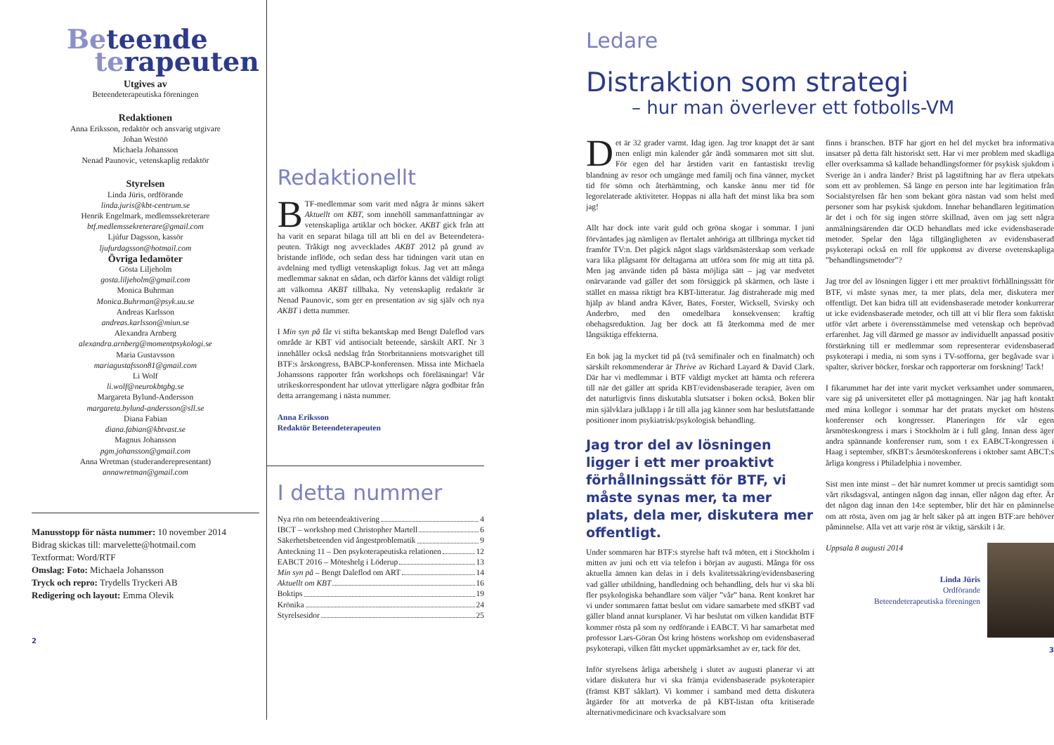Beteende
terapeuten
Utgives av
Beteendeterapeutiska föreningen
Redaktionen
Anna Eriksson, redaktör och ansvarig utgivare
Johan Westöö
Michaela Johansson
Nenad Paunovic, vetenskaplig redaktör
Styrelsen
Linda Jüris, ordförande
linda.juris@kbt-centrum.se
Henrik Engelmark, medlemssekreterare
btf.medlemssekreterare@gmail.com
Ljúfur Dagsson, kassör
ljufurdagsson@hotmail.com
Övriga ledamöter
Gösta Liljeholm
gosta.liljeholm@gmail.com
Monica Buhrman
Monica.Buhrman@psyk.uu.se
Andreas Karlsson
andreas.karlsson@miun.se
Alexandra Arnberg
alexandra.arnberg@momentpsykologi.se
Maria Gustavsson
mariagustafsson81@gmail.com
Li Wolf
li.wolf@neurokbtgbg.se
Margareta Bylund-Andersson
margareta.bylund-andersson@sll.se
Diana Fabian
diana.fabian@kbtvast.se
Magnus Johansson
pgm.johansson@gmail.com
Anna Wretman (studeranderepresentant)
annawretman@gmail.com
Manusstopp för nästa nummer: 10 november 2014
Bidrag skickas till: marvelette@hotmail.com
Textformat: Word/RTF
Omslag: Foto: Michaela Johansson
Tryck och repro: Trydells Tryckeri AB
Redigering och layout: Emma Olevik
2
Redaktionellt
BTF-medlemmar som varit med några år minns säkert Aktuellt om KBT, som innehöll sammanfattningar av vetenskapliga artiklar och böcker. AKBT gick från att ha varit en separat bilaga till att bli en del av Beteendetera­peuten. Tråkigt nog avvecklades AKBT 2012 på grund av bristande inflöde, och sedan dess har tidningen varit utan en avdelning med tydligt vetenskapligt fokus. Jag vet att många medlemmar saknat en sådan, och därför känns det väldigt roligt att välkomna AKBT tillbaka. Ny vetenskaplig redaktör är Nenad Paunovic, som ger en presentation av sig själv och nya AKBT i detta nummer.
I Min syn på får vi stifta bekantskap med Bengt Daleflod vars område är KBT vid antisocialt beteende, särskilt ART. Nr 3 innehåller också nedslag från Storbritanniens motsvarig­het till BTF:s årskongress, BABCP-konferensen. Missa inte Michaela Johanssons rapporter från workshops och före­läsningar! Vår utrikeskorrespondent har utlovat ytterligare några godbitar från detta arrangemang i nästa nummer.
Anna Eriksson
Redaktör Beteendeterapeuten
I detta nummer
Nya rön om beteendeaktivering 4
IBCT – workshop med Christopher Martell 6
Säkerhetsbeteenden vid ångestproblematik 9
Anteckning 11 – Den psykoterapeutiska relationen 12
EABCT 2016 – Möteshelg i Löderup 13
Min syn på – Bengt Daleflod om ART 14
Aktuellt om KBT 16
Boktips 19
Krönika 24
Styrelsesidor 25
Ledare
Distraktion som strategi
– hur man överlever ett fotbolls-VM
Det är 32 grader varmt. Idag igen. Jag tror knappt det är sant men enligt min kalender går ändå sommaren mot sitt slut. För egen del har årstiden varit en fan­tastiskt trevlig blandning av resor och umgänge med familj och fina vänner, mycket tid för sömn och återhämtning, och kanske ännu mer tid för legorelaterade aktiviteter. Hoppas ni alla haft det minst lika bra som jag!
Allt har dock inte varit guld och gröna skogar i sommar. I juni förväntades jag nämligen av flertalet anhöriga att till­bringa mycket tid framför TV:n. Det pågick något slags världsmästerskap som verkade vara lika plågsamt för delta­garna att utföra som för mig att titta på. Men jag använde tiden på bästa möjliga sätt – jag var medvetet onärvarande vad gäller det som försiggick på skärmen, och läste i stället en massa riktigt bra KBT-litteratur. Jag distraherade mig med hjälp av bland andra Kåver, Bates, Forster, Wicksell, Svirsky och Anderbro, med den omedelbara konsekvensen: kraftig obehagsreduktion. Jag ber dock att få återkomma med de mer långsiktiga effekterna.
En bok jag la mycket tid på (två semifinaler och en final­match) och särskilt rekommenderar är Thrive av Richard Layard & David Clark. Där har vi medlemmar i BTF väldigt mycket att hämta och referera till när det gäller att sprida KBT/evidensbaserade terapier, även om det naturligtvis finns disku­tabla slutsatser i boken också. Boken blir min självklara jul­klapp i år till alla jag känner som har beslutsfattande positioner inom psykiatrisk/psykologisk behandling.
Jag tror del av lösningen ligger i ett mer proaktivt förhållningssätt för BTF, vi måste synas mer, ta mer plats, dela mer, diskutera mer offentligt.
Under sommaren har BTF:s sty­relse haft två möten, ett i Stockholm i mitten av juni och ett via telefon i början av augusti. Många för oss aktuella ämnen kan delas in i dels kvalitetssäkring/evidensbasering vad gäller utbildning, handledning och behandling, dels hur vi ska bli fler psykologiska behandlare som väljer ”vår” bana. Rent konkret har vi under sommaren fattat beslut om vidare samarbete med sfKBT vad gäller bland annat kursplaner. Vi har beslutat om vilken kandidat BTF kommer rösta på som ny ordförande i EABCT. Vi har samarbetat med professor Lars-Göran Öst kring höstens workshop om evidensbaserad psykoterapi, vilken fått mycket uppmärksamhet av er, tack för det.
Inför styrelsens årliga arbetshelg i slutet av augusti planerar vi att vidare diskutera hur vi ska främja evidensbaserade psy­koterapier (främst KBT såklart). Vi kommer i samband med detta diskutera åtgärder för att motverka de på KBT-listan ofta kritiserade alternativmedicinare och kvacksalvare som
finns i branschen. BTF har gjort en hel del mycket bra infor­mativa insatser på detta fält historiskt sett. Har vi mer pro­blem med skadliga eller overksamma så kallade behandlings­former för psykisk sjukdom i Sverige än i andra länder? Brist på lagstiftning har av flera utpekats som ett av problemen. Så länge en person inte har legitimation från Socialstyrelsen får hen som bekant göra nästan vad som helst med personer som har psykisk sjukdom. Innehar behandlaren legitimation är det i och för sig ingen större skillnad, även om jag sett några anmälningsärenden där OCD behandlats med icke evidensbaserade metoder. Spelar den låga tillgängligheten av evidensbaserad psykoterapi också en roll för uppkomst av diverse ovetenskapliga ”behandlingsmetoder”?
Jag tror del av lösningen ligger i ett mer proaktivt förhåll­ningssätt för BTF, vi måste synas mer, ta mer plats, dela mer, diskutera mer offentligt. Det kan bidra till att evidensbase­rade metoder konkurrerar ut icke evidensbaserade meto­der, och till att vi blir flera som faktiskt utför vårt arbete i överensstämmelse med vetenskap och beprövad erfarenhet. Jag vill därmed ge massor av individuellt anpassad positiv förstärkning till er medlemmar som representerar evidens­baserad psykoterapi i media, ni som syns i TV-sofforna, ger begåvade svar i spalter, skriver böcker, forskar och rapporte­rar om forskning! Tack!
I fikarummet har det inte varit mycket verksamhet under somma­ren, vare sig på universitetet eller på mottagningen. När jag haft kontakt med mina kollegor i sommar har det pratats mycket om höstens konfe­renser och kongresser. Planeringen för vår egen årsmöteskongress i mars i Stockholm är i full gång. Innan dess äger andra spännande konferenser rum, som t ex EABCT-kongressen i Haag i sep­tember, sfKBT:s årsmöteskonferens i oktober samt ABCT:s årliga kongress i Philadelphia i november.
Sist men inte minst – det här numret kommer ut precis sam­tidigt som vårt riksdagsval, antingen någon dag innan, eller någon dag efter. Är det någon dag innan den 14:e septem­ber, blir det här en påminnelse om att rösta, även om jag är helt säker på att ingen BTF:are behöver påminnelse. Alla vet att varje röst är viktig, särskilt i år.
Uppsala 8 augusti 2014
Linda Jüris
Ordförande
Beteendeterapeutiska föreningen
3